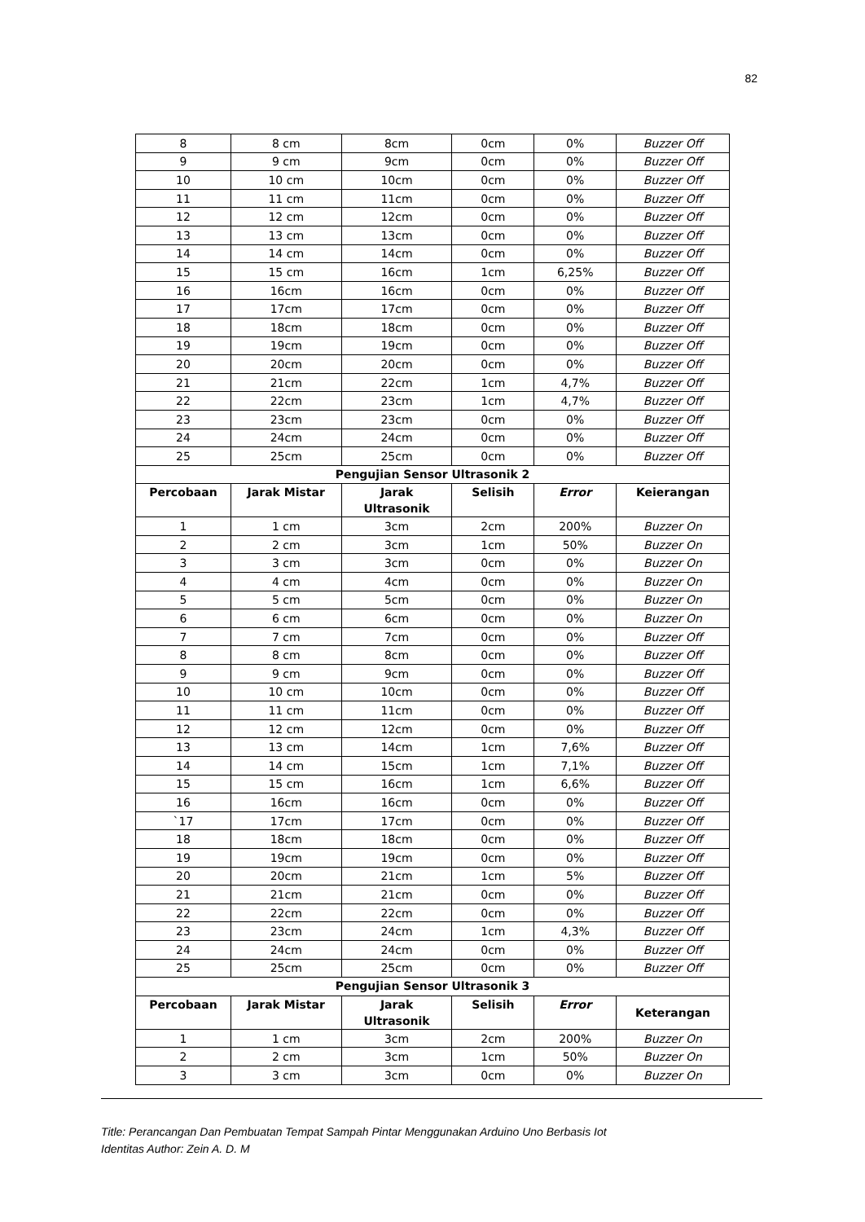82
| 8 | 8 cm | 8cm | 0cm | 0% | Buzzer Off |
| 9 | 9 cm | 9cm | 0cm | 0% | Buzzer Off |
| 10 | 10 cm | 10cm | 0cm | 0% | Buzzer Off |
| 11 | 11 cm | 11cm | 0cm | 0% | Buzzer Off |
| 12 | 12 cm | 12cm | 0cm | 0% | Buzzer Off |
| 13 | 13 cm | 13cm | 0cm | 0% | Buzzer Off |
| 14 | 14 cm | 14cm | 0cm | 0% | Buzzer Off |
| 15 | 15 cm | 16cm | 1cm | 6,25% | Buzzer Off |
| 16 | 16cm | 16cm | 0cm | 0% | Buzzer Off |
| 17 | 17cm | 17cm | 0cm | 0% | Buzzer Off |
| 18 | 18cm | 18cm | 0cm | 0% | Buzzer Off |
| 19 | 19cm | 19cm | 0cm | 0% | Buzzer Off |
| 20 | 20cm | 20cm | 0cm | 0% | Buzzer Off |
| 21 | 21cm | 22cm | 1cm | 4,7% | Buzzer Off |
| 22 | 22cm | 23cm | 1cm | 4,7% | Buzzer Off |
| 23 | 23cm | 23cm | 0cm | 0% | Buzzer Off |
| 24 | 24cm | 24cm | 0cm | 0% | Buzzer Off |
| 25 | 25cm | 25cm | 0cm | 0% | Buzzer Off |
| Pengujian Sensor Ultrasonik 2 | | | | | |
| Percobaan | Jarak Mistar | Jarak Ultrasonik | Selisih | Error | Keierangan |
| 1 | 1 cm | 3cm | 2cm | 200% | Buzzer On |
| 2 | 2 cm | 3cm | 1cm | 50% | Buzzer On |
| 3 | 3 cm | 3cm | 0cm | 0% | Buzzer On |
| 4 | 4 cm | 4cm | 0cm | 0% | Buzzer On |
| 5 | 5 cm | 5cm | 0cm | 0% | Buzzer On |
| 6 | 6 cm | 6cm | 0cm | 0% | Buzzer On |
| 7 | 7 cm | 7cm | 0cm | 0% | Buzzer Off |
| 8 | 8 cm | 8cm | 0cm | 0% | Buzzer Off |
| 9 | 9 cm | 9cm | 0cm | 0% | Buzzer Off |
| 10 | 10 cm | 10cm | 0cm | 0% | Buzzer Off |
| 11 | 11 cm | 11cm | 0cm | 0% | Buzzer Off |
| 12 | 12 cm | 12cm | 0cm | 0% | Buzzer Off |
| 13 | 13 cm | 14cm | 1cm | 7,6% | Buzzer Off |
| 14 | 14 cm | 15cm | 1cm | 7,1% | Buzzer Off |
| 15 | 15 cm | 16cm | 1cm | 6,6% | Buzzer Off |
| 16 | 16cm | 16cm | 0cm | 0% | Buzzer Off |
| `17 | 17cm | 17cm | 0cm | 0% | Buzzer Off |
| 18 | 18cm | 18cm | 0cm | 0% | Buzzer Off |
| 19 | 19cm | 19cm | 0cm | 0% | Buzzer Off |
| 20 | 20cm | 21cm | 1cm | 5% | Buzzer Off |
| 21 | 21cm | 21cm | 0cm | 0% | Buzzer Off |
| 22 | 22cm | 22cm | 0cm | 0% | Buzzer Off |
| 23 | 23cm | 24cm | 1cm | 4,3% | Buzzer Off |
| 24 | 24cm | 24cm | 0cm | 0% | Buzzer Off |
| 25 | 25cm | 25cm | 0cm | 0% | Buzzer Off |
| Pengujian Sensor Ultrasonik 3 | | | | | |
| Percobaan | Jarak Mistar | Jarak Ultrasonik | Selisih | Error | Keterangan |
| 1 | 1 cm | 3cm | 2cm | 200% | Buzzer On |
| 2 | 2 cm | 3cm | 1cm | 50% | Buzzer On |
| 3 | 3 cm | 3cm | 0cm | 0% | Buzzer On |
Title: Perancangan Dan Pembuatan Tempat Sampah Pintar Menggunakan Arduino Uno Berbasis Iot
Identitas Author: Zein A. D. M